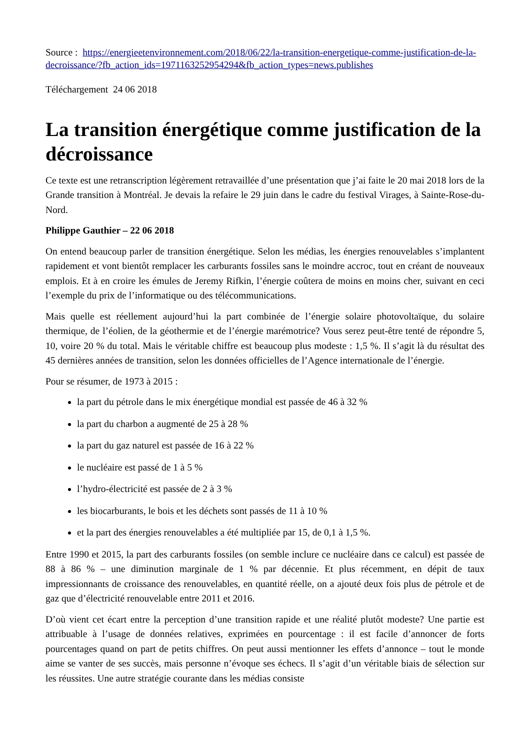Source : https://energieetenvironnement.com/2018/06/22/la-transition-energetique-comme-justification-de-la-decroissance/?fb_action_ids=1971163252954294&fb_action_types=news.publishes
Téléchargement 24 06 2018
La transition énergétique comme justification de la décroissance
Ce texte est une retranscription légèrement retravaillée d’une présentation que j’ai faite le 20 mai 2018 lors de la Grande transition à Montréal. Je devais la refaire le 29 juin dans le cadre du festival Virages, à Sainte-Rose-du-Nord.
Philippe Gauthier – 22 06 2018
On entend beaucoup parler de transition énergétique. Selon les médias, les énergies renouvelables s’implantent rapidement et vont bientôt remplacer les carburants fossiles sans le moindre accroc, tout en créant de nouveaux emplois. Et à en croire les émules de Jeremy Rifkin, l’énergie coûtera de moins en moins cher, suivant en ceci l’exemple du prix de l’informatique ou des télécommunications.
Mais quelle est réellement aujourd’hui la part combinée de l’énergie solaire photovoltaïque, du solaire thermique, de l’éolien, de la géothermie et de l’énergie marémotrice? Vous serez peut-être tenté de répondre 5, 10, voire 20 % du total. Mais le véritable chiffre est beaucoup plus modeste : 1,5 %. Il s’agit là du résultat des 45 dernières années de transition, selon les données officielles de l’Agence internationale de l’énergie.
Pour se résumer, de 1973 à 2015 :
la part du pétrole dans le mix énergétique mondial est passée de 46 à 32 %
la part du charbon a augmenté de 25 à 28 %
la part du gaz naturel est passée de 16 à 22 %
le nucléaire est passé de 1 à 5 %
l’hydro-électricité est passée de 2 à 3 %
les biocarburants, le bois et les déchets sont passés de 11 à 10 %
et la part des énergies renouvelables a été multipliée par 15, de 0,1 à 1,5 %.
Entre 1990 et 2015, la part des carburants fossiles (on semble inclure ce nucléaire dans ce calcul) est passée de 88 à 86 % – une diminution marginale de 1 % par décennie. Et plus récemment, en dépit de taux impressionnants de croissance des renouvelables, en quantité réelle, on a ajouté deux fois plus de pétrole et de gaz que d’électricité renouvelable entre 2011 et 2016.
D’où vient cet écart entre la perception d’une transition rapide et une réalité plutôt modeste? Une partie est attribuable à l’usage de données relatives, exprimées en pourcentage : il est facile d’annoncer de forts pourcentages quand on part de petits chiffres. On peut aussi mentionner les effets d’annonce – tout le monde aime se vanter de ses succès, mais personne n’évoque ses échecs. Il s’agit d’un véritable biais de sélection sur les réussites. Une autre stratégie courante dans les médias consiste